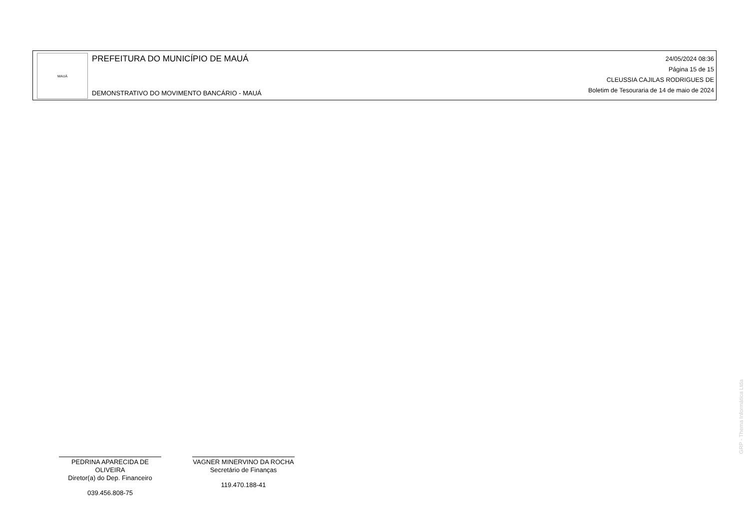MAUÁ
PREFEITURA DO MUNICÍPIO DE MAUÁ
DEMONSTRATIVO DO MOVIMENTO BANCÁRIO - MAUÁ
24/05/2024 08:36
Página 15 de 15
CLEUSSIA CAJILAS RODRIGUES DE
Boletim de Tesouraria de 14 de maio de 2024
PEDRINA APARECIDA DE OLIVEIRA
Diretor(a) do Dep. Financeiro
039.456.808-75
VAGNER MINERVINO DA ROCHA
Secretário de Finanças
119.470.188-41
GRP - Thema Informática Ltda